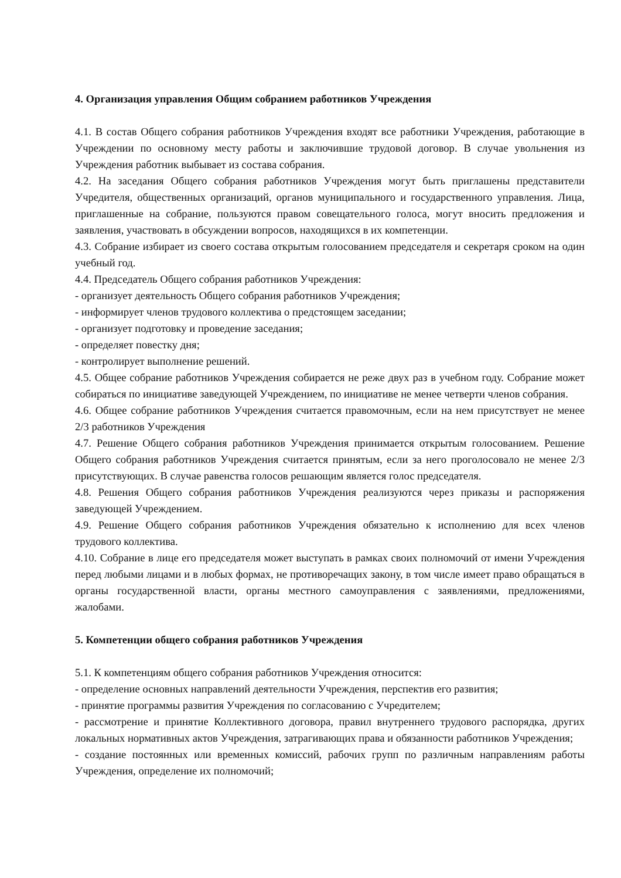4. Организация управления Общим собранием работников Учреждения
4.1. В состав Общего собрания работников Учреждения входят все работники Учреждения, работающие в Учреждении по основному месту работы и заключившие трудовой договор. В случае увольнения из Учреждения работник выбывает из состава собрания.
4.2. На заседания Общего собрания работников Учреждения могут быть приглашены представители Учредителя, общественных организаций, органов муниципального и государственного управления. Лица, приглашенные на собрание, пользуются правом совещательного голоса, могут вносить предложения и заявления, участвовать в обсуждении вопросов, находящихся в их компетенции.
4.3. Собрание избирает из своего состава открытым голосованием председателя и секретаря сроком на один учебный год.
4.4. Председатель Общего собрания работников Учреждения:
- организует деятельность Общего собрания работников Учреждения;
- информирует членов трудового коллектива о предстоящем заседании;
- организует подготовку и проведение заседания;
- определяет повестку дня;
- контролирует выполнение решений.
4.5. Общее собрание работников Учреждения собирается не реже двух раз в учебном году. Собрание может собираться по инициативе заведующей Учреждением, по инициативе не менее четверти членов собрания.
4.6. Общее собрание работников Учреждения считается правомочным, если на нем присутствует не менее 2/3 работников Учреждения
4.7. Решение Общего собрания работников Учреждения принимается открытым голосованием. Решение Общего собрания работников Учреждения считается принятым, если за него проголосовало не менее 2/3 присутствующих. В случае равенства голосов решающим является голос председателя.
4.8. Решения Общего собрания работников Учреждения реализуются через приказы и распоряжения заведующей Учреждением.
4.9. Решение Общего собрания работников Учреждения обязательно к исполнению для всех членов трудового коллектива.
4.10. Собрание в лице его председателя может выступать в рамках своих полномочий от имени Учреждения перед любыми лицами и в любых формах, не противоречащих закону, в том числе имеет право обращаться в органы государственной власти, органы местного самоуправления с заявлениями, предложениями, жалобами.
5. Компетенции общего собрания работников Учреждения
5.1. К компетенциям общего собрания работников Учреждения относится:
- определение основных направлений деятельности Учреждения, перспектив его развития;
- принятие программы развития Учреждения по согласованию с Учредителем;
- рассмотрение и принятие Коллективного договора, правил внутреннего трудового распорядка, других локальных нормативных актов Учреждения, затрагивающих права и обязанности работников Учреждения;
- создание постоянных или временных комиссий, рабочих групп по различным направлениям работы Учреждения, определение их полномочий;